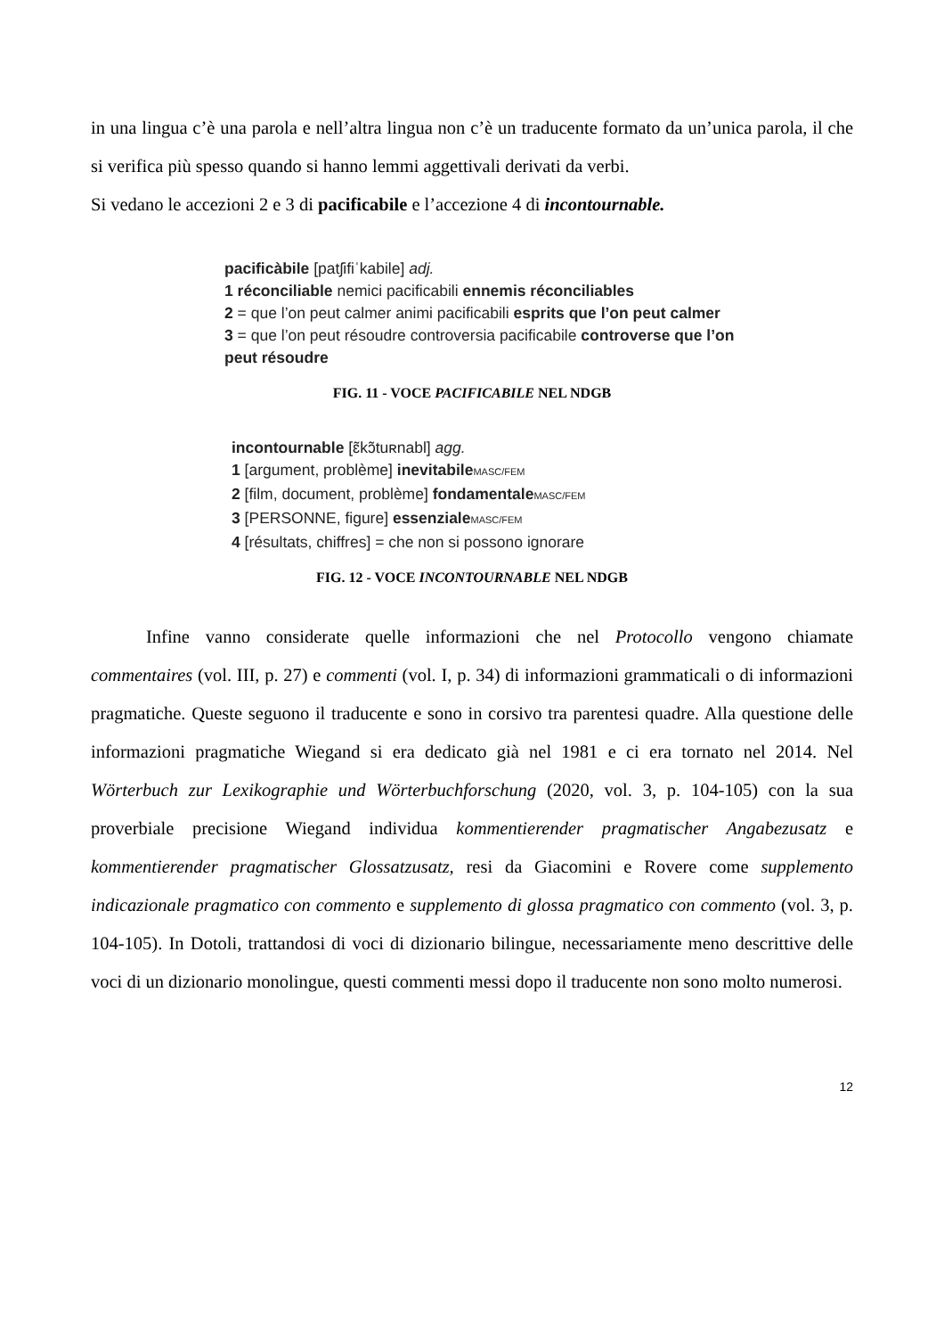in una lingua c’è una parola e nell’altra lingua non c’è un traducente formato da un’unica parola, il che si verifica più spesso quando si hanno lemmi aggettivali derivati da verbi.
Si vedano le accezioni 2 e 3 di pacificabile e l’accezione 4 di incontournable.
pacificàbile [patʃifiˈkabile] adj.
1 réconciliable nemici pacificabili ennemis réconciliables
2 = que l’on peut calmer animi pacificabili esprits que l’on peut calmer
3 = que l’on peut résoudre controversia pacificabile controverse que l’on peut résoudre
FIG. 11 - VOCE PACIFICABILE NEL NDGB
incontournable [ɛ̃kɔ̃tuʀnabl] agg.
1 [argument, problème] inevitabile MASC/FEM
2 [film, document, problème] fondamentale MASC/FEM
3 [PERSONNE, figure] essenziale MASC/FEM
4 [résultats, chiffres] = che non si possono ignorare
FIG. 12 - VOCE INCONTOURNABLE NEL NDGB
Infine vanno considerate quelle informazioni che nel Protocollo vengono chiamate commentaires (vol. III, p. 27) e commenti (vol. I, p. 34) di informazioni grammaticali o di informazioni pragmatiche. Queste seguono il traducente e sono in corsivo tra parentesi quadre. Alla questione delle informazioni pragmatiche Wiegand si era dedicato già nel 1981 e ci era tornato nel 2014. Nel Wörterbuch zur Lexikographie und Wörterbuchforschung (2020, vol. 3, p. 104-105) con la sua proverbiale precisione Wiegand individua kommentierender pragmatischer Angabezusatz e kommentierender pragmatischer Glossatzusatz, resi da Giacomini e Rovere come supplemento indicazionale pragmatico con commento e supplemento di glossa pragmatico con commento (vol. 3, p. 104-105). In Dotoli, trattandosi di voci di dizionario bilingue, necessariamente meno descrittive delle voci di un dizionario monolingue, questi commenti messi dopo il traducente non sono molto numerosi.
12